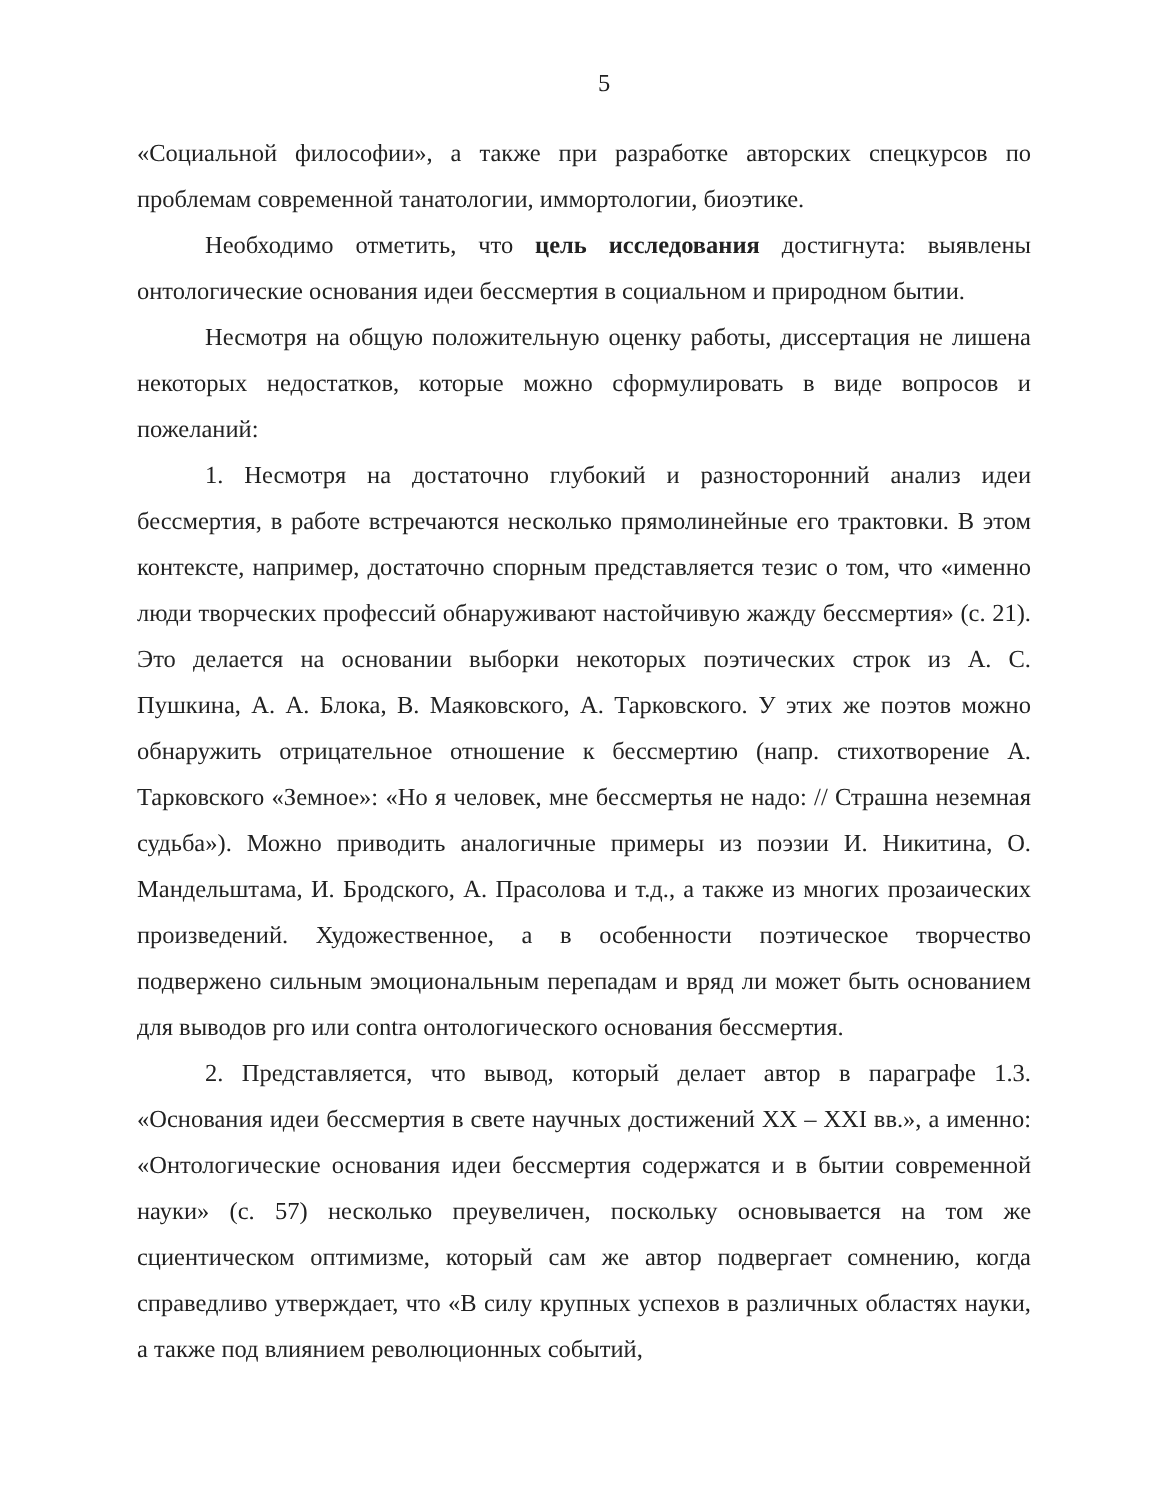5
«Социальной философии», а также при разработке авторских спецкурсов по проблемам современной танатологии, иммортологии, биоэтике.
Необходимо отметить, что цель исследования достигнута: выявлены онтологические основания идеи бессмертия в социальном и природном бытии.
Несмотря на общую положительную оценку работы, диссертация не лишена некоторых недостатков, которые можно сформулировать в виде вопросов и пожеланий:
1. Несмотря на достаточно глубокий и разносторонний анализ идеи бессмертия, в работе встречаются несколько прямолинейные его трактовки. В этом контексте, например, достаточно спорным представляется тезис о том, что «именно люди творческих профессий обнаруживают настойчивую жажду бессмертия» (с. 21). Это делается на основании выборки некоторых поэтических строк из А. С. Пушкина, А. А. Блока, В. Маяковского, А. Тарковского. У этих же поэтов можно обнаружить отрицательное отношение к бессмертию (напр. стихотворение А. Тарковского «Земное»: «Но я человек, мне бессмертья не надо: // Страшна неземная судьба»). Можно приводить аналогичные примеры из поэзии И. Никитина, О. Мандельштама, И. Бродского, А. Прасолова и т.д., а также из многих прозаических произведений. Художественное, а в особенности поэтическое творчество подвержено сильным эмоциональным перепадам и вряд ли может быть основанием для выводов pro или contra онтологического основания бессмертия.
2. Представляется, что вывод, который делает автор в параграфе 1.3. «Основания идеи бессмертия в свете научных достижений XX – XXI вв.», а именно: «Онтологические основания идеи бессмертия содержатся и в бытии современной науки» (с. 57) несколько преувеличен, поскольку основывается на том же сциентическом оптимизме, который сам же автор подвергает сомнению, когда справедливо утверждает, что «В силу крупных успехов в различных областях науки, а также под влиянием революционных событий,